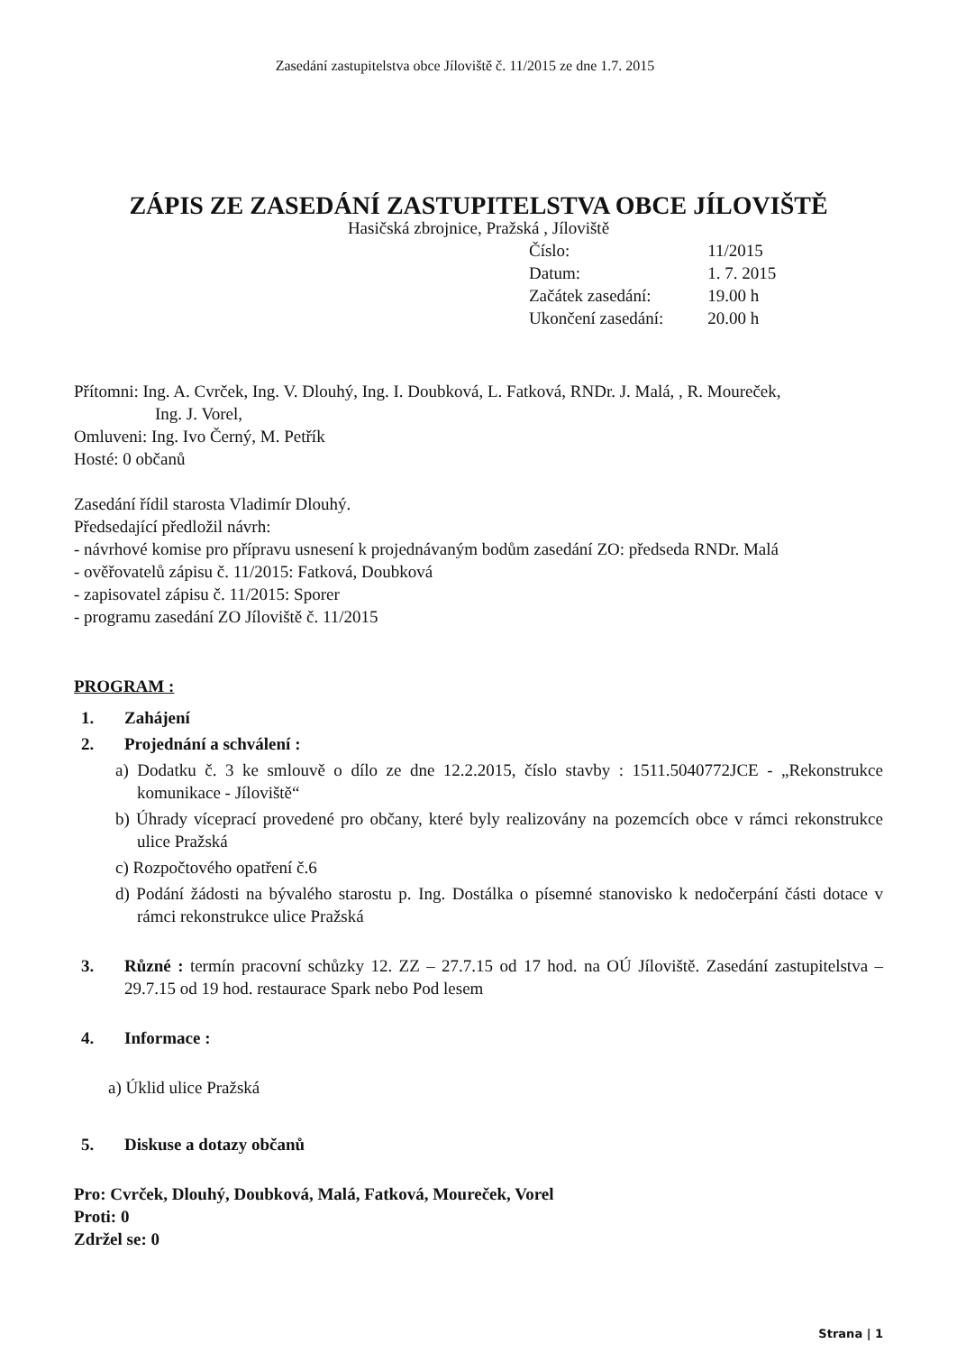Zasedání zastupitelstva obce Jíloviště č. 11/2015 ze dne 1.7. 2015
ZÁPIS ZE ZASEDÁNÍ ZASTUPITELSTVA OBCE JÍLOVIŠTĚ
Hasičská zbrojnice, Pražská , Jíloviště
| Číslo: | 11/2015 |
| Datum: | 1. 7. 2015 |
| Začátek zasedání: | 19.00 h |
| Ukončení zasedání: | 20.00 h |
Přítomni: Ing. A. Cvrček, Ing. V. Dlouhý, Ing. I. Doubková, L. Fatková, RNDr. J. Malá, , R. Moureček,
Ing. J. Vorel,
Omluveni: Ing. Ivo Černý, M. Petřík
Hosté: 0 občanů
Zasedání řídil starosta Vladimír Dlouhý.
Předsedající předložil návrh:
- návrhové komise pro přípravu usnesení k projednávaným bodům zasedání ZO: předseda RNDr. Malá
- ověřovatelů zápisu č. 11/2015: Fatková, Doubková
- zapisovatel zápisu č. 11/2015: Sporer
- programu zasedání ZO Jíloviště č. 11/2015
PROGRAM :
1. Zahájení
2. Projednání a schválení :
a) Dodatku č. 3 ke smlouvě o dílo ze dne 12.2.2015, číslo stavby : 1511.5040772JCE - „Rekonstrukce komunikace - Jíloviště“
b) Úhrady víceprací provedené pro občany, které byly realizovány na pozemcích obce v rámci rekonstrukce ulice Pražská
c) Rozpočtového opatření č.6
d) Podání žádosti na bývalého starostu p. Ing. Dostálka o písemné stanovisko k nedočerpání části dotace v rámci rekonstrukce ulice Pražská
3. Různé : termín pracovní schůzky 12. ZZ – 27.7.15 od 17 hod. na OÚ Jíloviště. Zasedání zastupitelstva – 29.7.15 od 19 hod. restaurace Spark nebo Pod lesem
4. Informace :
a) Úklid ulice Pražská
5. Diskuse a dotazy občanů
Pro: Cvrček, Dlouhý, Doubková, Malá, Fatková, Moureček, Vorel
Proti: 0
Zdržel se: 0
Strana | 1